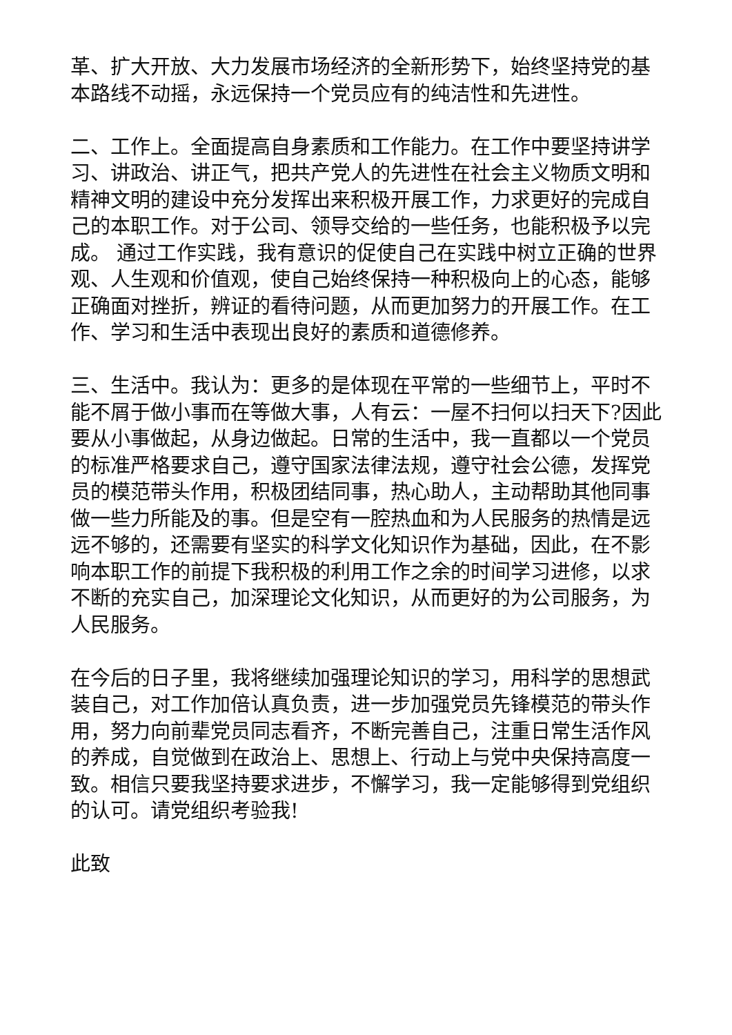革、扩大开放、大力发展市场经济的全新形势下，始终坚持党的基本路线不动摇，永远保持一个党员应有的纯洁性和先进性。
二、工作上。全面提高自身素质和工作能力。在工作中要坚持讲学习、讲政治、讲正气，把共产党人的先进性在社会主义物质文明和精神文明的建设中充分发挥出来积极开展工作，力求更好的完成自己的本职工作。对于公司、领导交给的一些任务，也能积极予以完成。 通过工作实践，我有意识的促使自己在实践中树立正确的世界观、人生观和价值观，使自己始终保持一种积极向上的心态，能够正确面对挫折，辨证的看待问题，从而更加努力的开展工作。在工作、学习和生活中表现出良好的素质和道德修养。
三、生活中。我认为：更多的是体现在平常的一些细节上，平时不能不屑于做小事而在等做大事，人有云：一屋不扫何以扫天下?因此要从小事做起，从身边做起。日常的生活中，我一直都以一个党员的标准严格要求自己，遵守国家法律法规，遵守社会公德，发挥党员的模范带头作用，积极团结同事，热心助人，主动帮助其他同事做一些力所能及的事。但是空有一腔热血和为人民服务的热情是远远不够的，还需要有坚实的科学文化知识作为基础，因此，在不影响本职工作的前提下我积极的利用工作之余的时间学习进修，以求不断的充实自己，加深理论文化知识，从而更好的为公司服务，为人民服务。
在今后的日子里，我将继续加强理论知识的学习，用科学的思想武装自己，对工作加倍认真负责，进一步加强党员先锋模范的带头作用，努力向前辈党员同志看齐，不断完善自己，注重日常生活作风的养成，自觉做到在政治上、思想上、行动上与党中央保持高度一致。相信只要我坚持要求进步，不懈学习，我一定能够得到党组织的认可。请党组织考验我!
此致